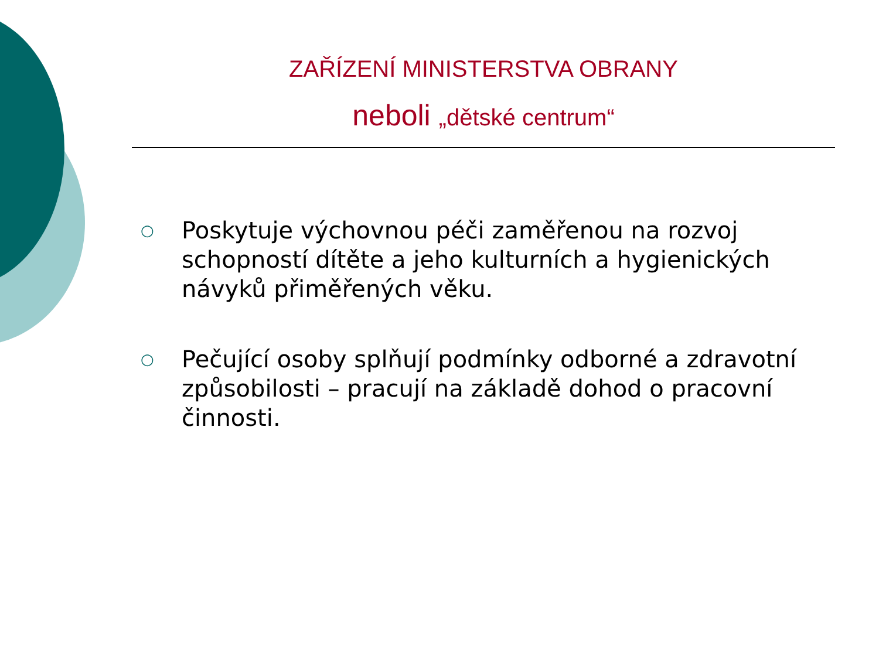ZAŘÍZENÍ MINISTERSTVA OBRANY
neboli „dětské centrum“
○ Poskytuje výchovnou péči zaměřenou na rozvoj schopností dítěte a jeho kulturních a hygienických návyků přiměřených věku.
○ Pečující osoby splňují podmínky odborné a zdravotní způsobilosti – pracují na základě dohod o pracovní činnosti.